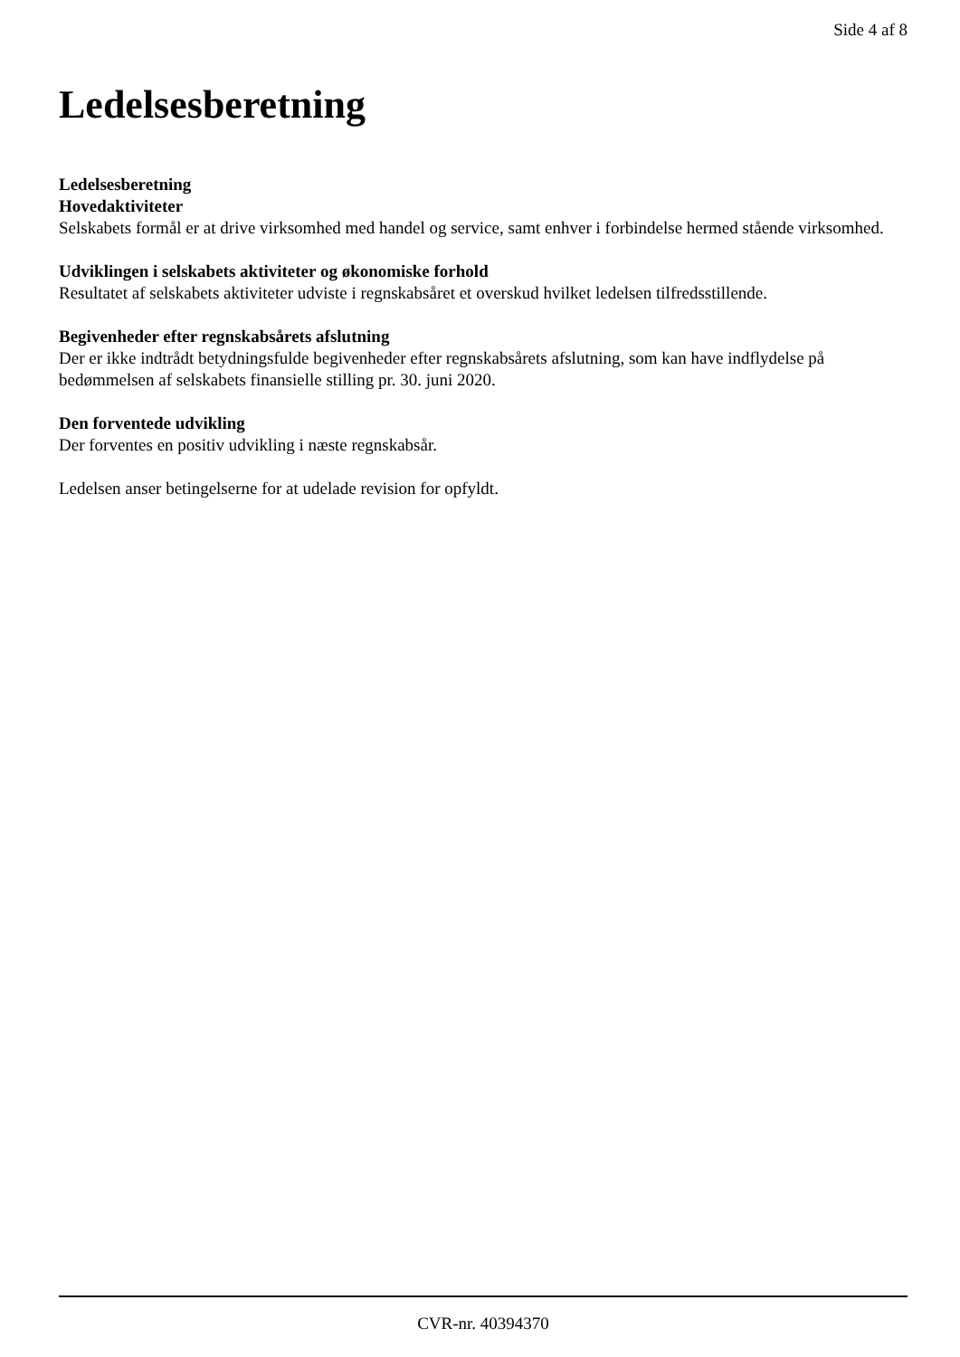Side 4 af 8
Ledelsesberetning
Ledelsesberetning
Hovedaktiviteter
Selskabets formål er at drive virksomhed med handel og service, samt enhver i forbindelse hermed stående virksomhed.
Udviklingen i selskabets aktiviteter og økonomiske forhold
Resultatet af selskabets aktiviteter udviste i regnskabsåret et overskud hvilket ledelsen tilfredsstillende.
Begivenheder efter regnskabsårets afslutning
Der er ikke indtrådt betydningsfulde begivenheder efter regnskabsårets afslutning, som kan have indflydelse på bedømmelsen af selskabets finansielle stilling pr. 30. juni 2020.
Den forventede udvikling
Der forventes en positiv udvikling i næste regnskabsår.
Ledelsen anser betingelserne for at udelade revision for opfyldt.
CVR-nr. 40394370